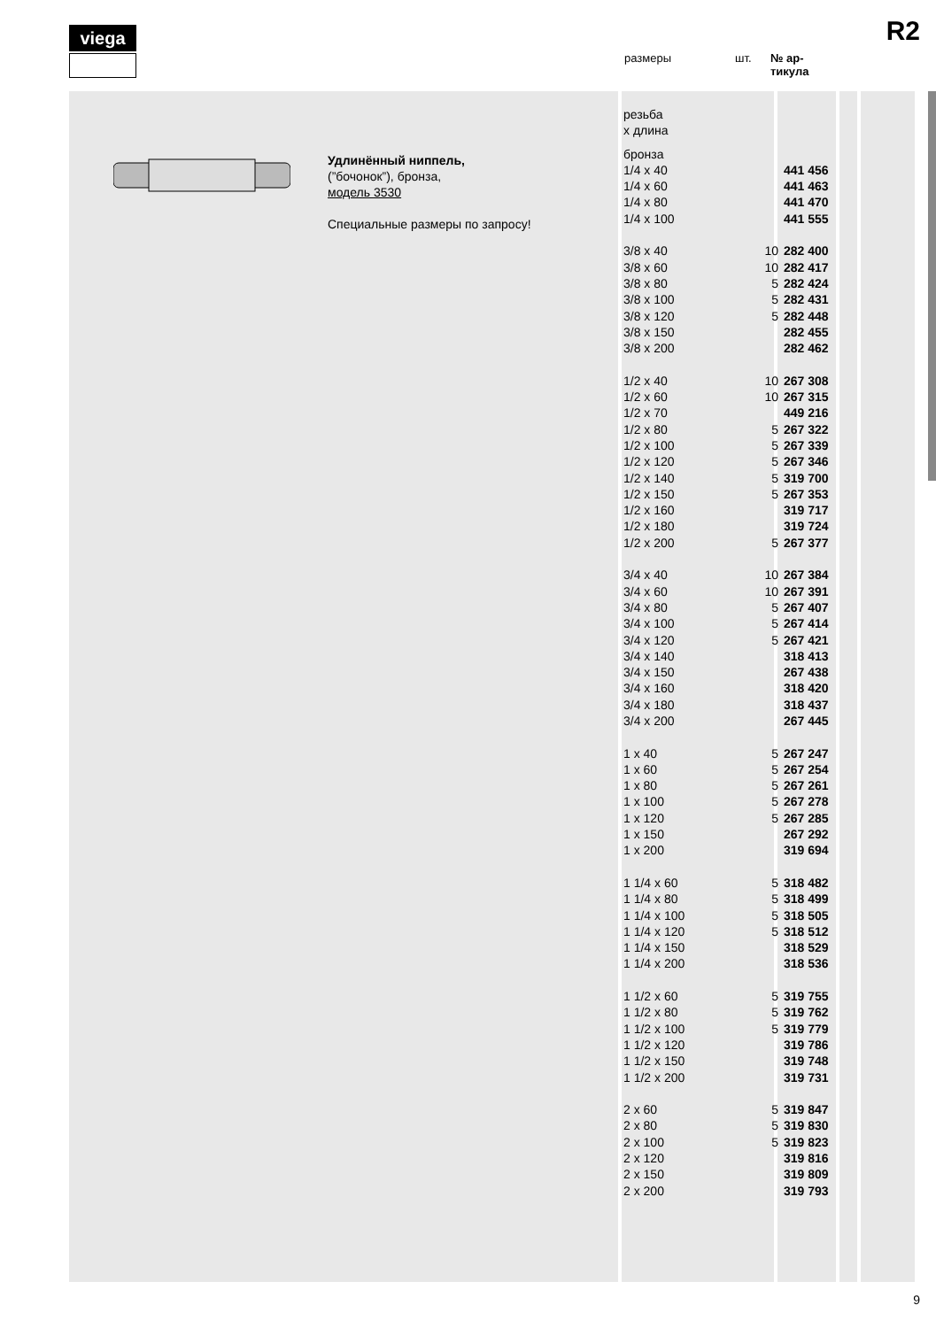viega R2
размеры шт. № ар-
тикула
Удлинённый ниппель,
(”бочонок”), бронза,
модель 3530
Специальные размеры по запросу!
| резьба x длина | | |
| бронза | | |
| 1/4 x 40 | | 441 456 |
| 1/4 x 60 | | 441 463 |
| 1/4 x 80 | | 441 470 |
| 1/4 x 100 | | 441 555 |
| 3/8 x 40 | 10 | 282 400 |
| 3/8 x 60 | 10 | 282 417 |
| 3/8 x 80 | 5 | 282 424 |
| 3/8 x 100 | 5 | 282 431 |
| 3/8 x 120 | 5 | 282 448 |
| 3/8 x 150 | | 282 455 |
| 3/8 x 200 | | 282 462 |
| 1/2 x 40 | 10 | 267 308 |
| 1/2 x 60 | 10 | 267 315 |
| 1/2 x 70 | | 449 216 |
| 1/2 x 80 | 5 | 267 322 |
| 1/2 x 100 | 5 | 267 339 |
| 1/2 x 120 | 5 | 267 346 |
| 1/2 x 140 | 5 | 319 700 |
| 1/2 x 150 | 5 | 267 353 |
| 1/2 x 160 | | 319 717 |
| 1/2 x 180 | | 319 724 |
| 1/2 x 200 | 5 | 267 377 |
| 3/4 x 40 | 10 | 267 384 |
| 3/4 x 60 | 10 | 267 391 |
| 3/4 x 80 | 5 | 267 407 |
| 3/4 x 100 | 5 | 267 414 |
| 3/4 x 120 | 5 | 267 421 |
| 3/4 x 140 | | 318 413 |
| 3/4 x 150 | | 267 438 |
| 3/4 x 160 | | 318 420 |
| 3/4 x 180 | | 318 437 |
| 3/4 x 200 | | 267 445 |
| 1 x 40 | 5 | 267 247 |
| 1 x 60 | 5 | 267 254 |
| 1 x 80 | 5 | 267 261 |
| 1 x 100 | 5 | 267 278 |
| 1 x 120 | 5 | 267 285 |
| 1 x 150 | | 267 292 |
| 1 x 200 | | 319 694 |
| 1 1/4 x 60 | 5 | 318 482 |
| 1 1/4 x 80 | 5 | 318 499 |
| 1 1/4 x 100 | 5 | 318 505 |
| 1 1/4 x 120 | 5 | 318 512 |
| 1 1/4 x 150 | | 318 529 |
| 1 1/4 x 200 | | 318 536 |
| 1 1/2 x 60 | 5 | 319 755 |
| 1 1/2 x 80 | 5 | 319 762 |
| 1 1/2 x 100 | 5 | 319 779 |
| 1 1/2 x 120 | | 319 786 |
| 1 1/2 x 150 | | 319 748 |
| 1 1/2 x 200 | | 319 731 |
| 2 x 60 | 5 | 319 847 |
| 2 x 80 | 5 | 319 830 |
| 2 x 100 | 5 | 319 823 |
| 2 x 120 | | 319 816 |
| 2 x 150 | | 319 809 |
| 2 x 200 | | 319 793 |
9